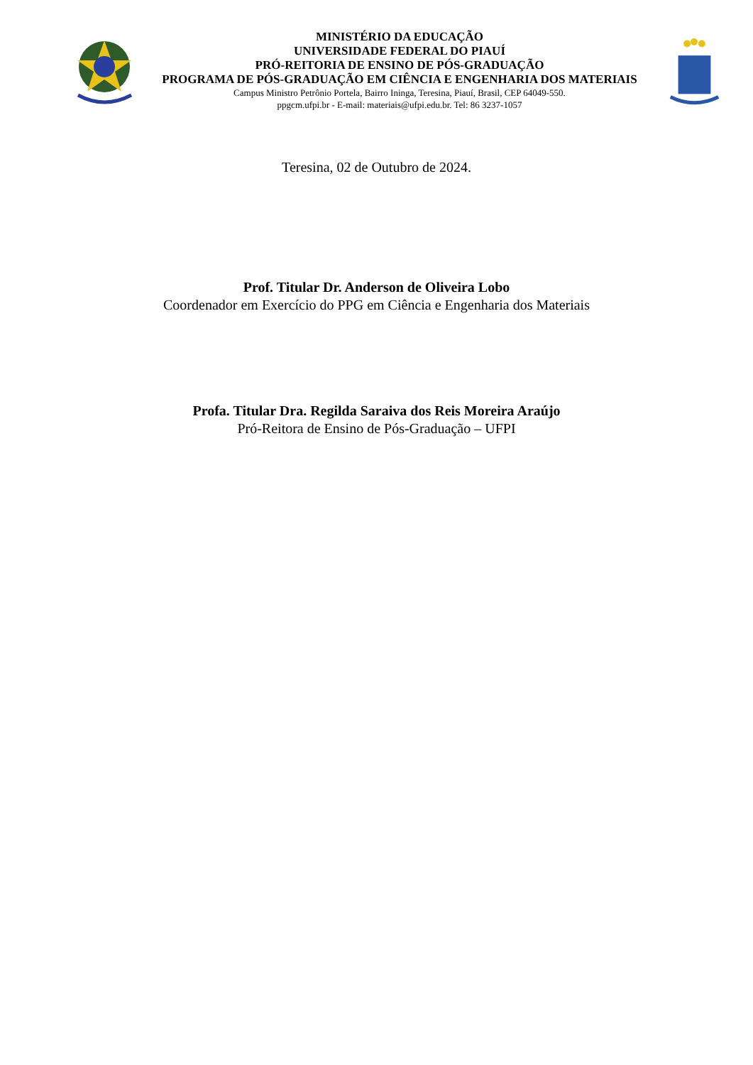MINISTÉRIO DA EDUCAÇÃO
UNIVERSIDADE FEDERAL DO PIAUÍ
PRÓ-REITORIA DE ENSINO DE PÓS-GRADUAÇÃO
PROGRAMA DE PÓS-GRADUAÇÃO EM CIÊNCIA E ENGENHARIA DOS MATERIAIS
Campus Ministro Petrônio Portela, Bairro Ininga, Teresina, Piauí, Brasil, CEP 64049-550.
ppgcm.ufpi.br - E-mail: materiais@ufpi.edu.br. Tel: 86 3237-1057
Teresina, 02 de Outubro de 2024.
Prof. Titular Dr. Anderson de Oliveira Lobo
Coordenador em Exercício do PPG em Ciência e Engenharia dos Materiais
Profa. Titular Dra. Regilda Saraiva dos Reis Moreira Araújo
Pró-Reitora de Ensino de Pós-Graduação – UFPI